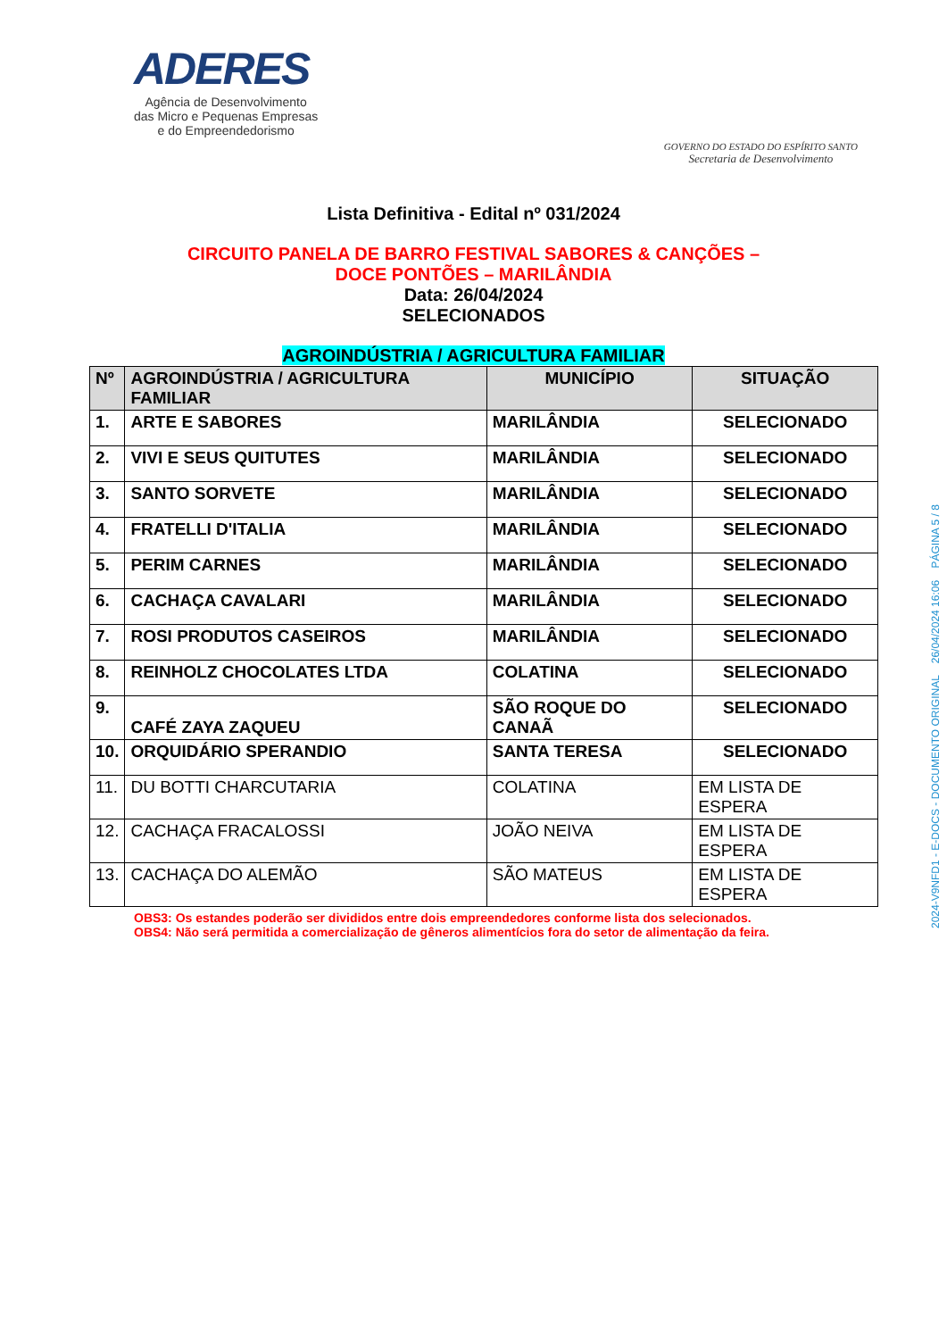ADERES
Agência de Desenvolvimento
das Micro e Pequenas Empresas
e do Empreendedorismo
GOVERNO DO ESTADO DO ESPÍRITO SANTO
Secretaria de Desenvolvimento
Lista Definitiva - Edital nº 031/2024
CIRCUITO PANELA DE BARRO FESTIVAL SABORES & CANÇÕES –
DOCE PONTÕES – MARILÂNDIA
Data: 26/04/2024
SELECIONADOS
AGROINDÚSTRIA / AGRICULTURA FAMILIAR
| Nº | AGROINDÚSTRIA / AGRICULTURA FAMILIAR | MUNICÍPIO | SITUAÇÃO |
| --- | --- | --- | --- |
| 1. | ARTE E SABORES | MARILÂNDIA | SELECIONADO |
| 2. | VIVI E SEUS QUITUTES | MARILÂNDIA | SELECIONADO |
| 3. | SANTO SORVETE | MARILÂNDIA | SELECIONADO |
| 4. | FRATELLI D'ITALIA | MARILÂNDIA | SELECIONADO |
| 5. | PERIM CARNES | MARILÂNDIA | SELECIONADO |
| 6. | CACHAÇA CAVALARI | MARILÂNDIA | SELECIONADO |
| 7. | ROSI PRODUTOS CASEIROS | MARILÂNDIA | SELECIONADO |
| 8. | REINHOLZ CHOCOLATES LTDA | COLATINA | SELECIONADO |
| 9. | CAFÉ ZAYA ZAQUEU | SÃO ROQUE DO CANAÃ | SELECIONADO |
| 10. | ORQUIDÁRIO SPERANDIO | SANTA TERESA | SELECIONADO |
| 11. | DU BOTTI CHARCUTARIA | COLATINA | EM LISTA DE ESPERA |
| 12. | CACHAÇA FRACALOSSI | JOÃO NEIVA | EM LISTA DE ESPERA |
| 13. | CACHAÇA DO ALEMÃO | SÃO MATEUS | EM LISTA DE ESPERA |
OBS3: Os estandes poderão ser divididos entre dois empreendedores conforme lista dos selecionados.
OBS4: Não será permitida a comercialização de gêneros alimentícios fora do setor de alimentação da feira.
2024-V9NFD1 - E-DOCS - DOCUMENTO ORIGINAL 26/04/2024 16:06 PÁGINA 5 / 8